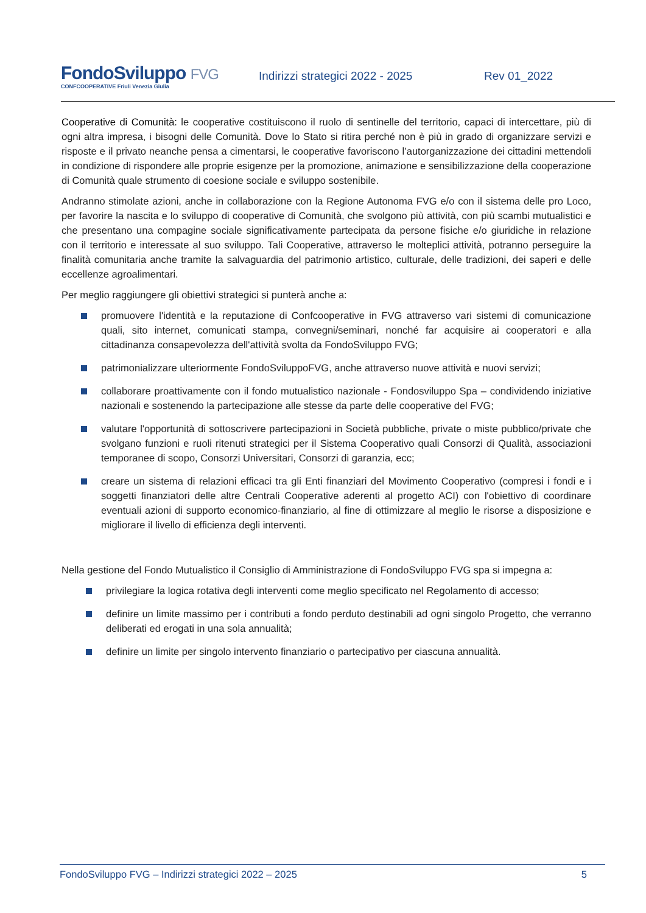FondoSviluppo FVG
CONFCOOPERATIVE Friuli Venezia Giulia
Indirizzi strategici 2022 - 2025 Rev 01_2022
Cooperative di Comunità: le cooperative costituiscono il ruolo di sentinelle del territorio, capaci di intercettare, più di ogni altra impresa, i bisogni delle Comunità. Dove lo Stato si ritira perché non è più in grado di organizzare servizi e risposte e il privato neanche pensa a cimentarsi, le cooperative favoriscono l’autorganizzazione dei cittadini mettendoli in condizione di rispondere alle proprie esigenze per la promozione, animazione e sensibilizzazione della cooperazione di Comunità quale strumento di coesione sociale e sviluppo sostenibile.
Andranno stimolate azioni, anche in collaborazione con la Regione Autonoma FVG e/o con il sistema delle pro Loco, per favorire la nascita e lo sviluppo di cooperative di Comunità, che svolgono più attività, con più scambi mutualistici e che presentano una compagine sociale significativamente partecipata da persone fisiche e/o giuridiche in relazione con il territorio e interessate al suo sviluppo. Tali Cooperative, attraverso le molteplici attività, potranno perseguire la finalità comunitaria anche tramite la salvaguardia del patrimonio artistico, culturale, delle tradizioni, dei saperi e delle eccellenze agroalimentari.
Per meglio raggiungere gli obiettivi strategici si punterà anche a:
promuovere l'identità e la reputazione di Confcooperative in FVG attraverso vari sistemi di comunicazione quali, sito internet, comunicati stampa, convegni/seminari, nonché far acquisire ai cooperatori e alla cittadinanza consapevolezza dell'attività svolta da FondoSviluppo FVG;
patrimonializzare ulteriormente FondoSviluppoFVG, anche attraverso nuove attività e nuovi servizi;
collaborare proattivamente con il fondo mutualistico nazionale - Fondosviluppo Spa – condividendo iniziative nazionali e sostenendo la partecipazione alle stesse da parte delle cooperative del FVG;
valutare l'opportunità di sottoscrivere partecipazioni in Società pubbliche, private o miste pubblico/private che svolgano funzioni e ruoli ritenuti strategici per il Sistema Cooperativo quali Consorzi di Qualità, associazioni temporanee di scopo, Consorzi Universitari, Consorzi di garanzia, ecc;
creare un sistema di relazioni efficaci tra gli Enti finanziari del Movimento Cooperativo (compresi i fondi e i soggetti finanziatori delle altre Centrali Cooperative aderenti al progetto ACI) con l'obiettivo di coordinare eventuali azioni di supporto economico-finanziario, al fine di ottimizzare al meglio le risorse a disposizione e migliorare il livello di efficienza degli interventi.
Nella gestione del Fondo Mutualistico il Consiglio di Amministrazione di FondoSviluppo FVG spa si impegna a:
privilegiare la logica rotativa degli interventi come meglio specificato nel Regolamento di accesso;
definire un limite massimo per i contributi a fondo perduto destinabili ad ogni singolo Progetto, che verranno deliberati ed erogati in una sola annualità;
definire un limite per singolo intervento finanziario o partecipativo per ciascuna annualità.
FondoSviluppo FVG – Indirizzi strategici 2022 – 2025 5